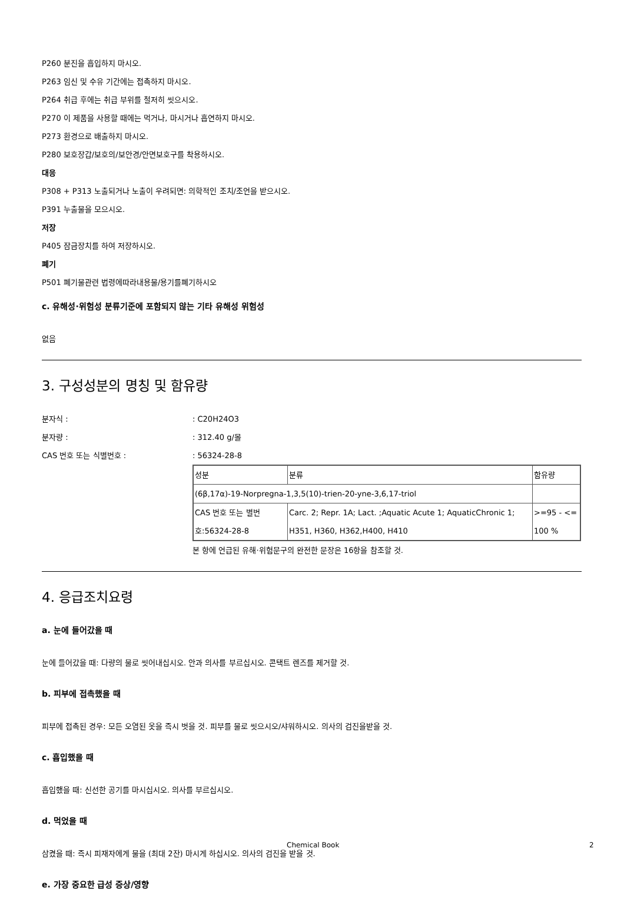P260 분진을 흡입하지 마시오.
P263 임신 및 수유 기간에는 접촉하지 마시오.
P264 취급 후에는 취급 부위를 철저히 씻으시오.
P270 이 제품을 사용할 때에는 먹거나, 마시거나 흡연하지 마시오.
P273 환경으로 배출하지 마시오.
P280 보호장갑/보호의/보안경/안면보호구를 착용하시오.
대응
P308 + P313 노출되거나 노출이 우려되면: 의학적인 조치/조언을 받으시오.
P391 누출물을 모으시오.
저장
P405 잠금장치를 하여 저장하시오.
폐기
P501 폐기물관련 법령에따라내용물/용기를폐기하시오
c. 유해성·위험성 분류기준에 포함되지 않는 기타 유해성 위험성
없음
3. 구성성분의 명칭 및 함유량
분자식 :: C20H24O3
분자량 :: 312.40 g/몰
CAS 번호 또는 식별번호 :: 56324-28-8
| 성분 | 분류 | 함유량 |
| (6β,17α)-19-Norpregna-1,3,5(10)-trien-20-yne-3,6,17-triol | | |
| CAS 번호 또는 별번호:56324-28-8 | Carc. 2; Repr. 1A; Lact. ;Aquatic Acute 1; AquaticChronic 1; H351, H360, H362,H400, H410 | >=95 - <= 100 % |
본 항에 언급된 유해·위험문구의 완전한 문장은 16항을 참조할 것.
4. 응급조치요령
a. 눈에 들어갔을 때
눈에 들어갔을 때: 다량의 물로 씻어내십시오. 안과 의사를 부르십시오. 콘택트 렌즈를 제거할 것.
b. 피부에 접촉했을 때
피부에 접촉된 경우: 모든 오염된 옷을 즉시 벗을 것. 피부를 물로 씻으시오/샤워하시오. 의사의 검진을받을 것.
c. 흡입했을 때
흡입했을 때: 신선한 공기를 마시십시오. 의사를 부르십시오.
d. 먹었을 때
삼켰을 때: 즉시 피재자에게 물을 (최대 2잔) 마시게 하십시오. 의사의 검진을 받을 것.
e. 가장 중요한 급성 증상/영향
Chemical Book 2